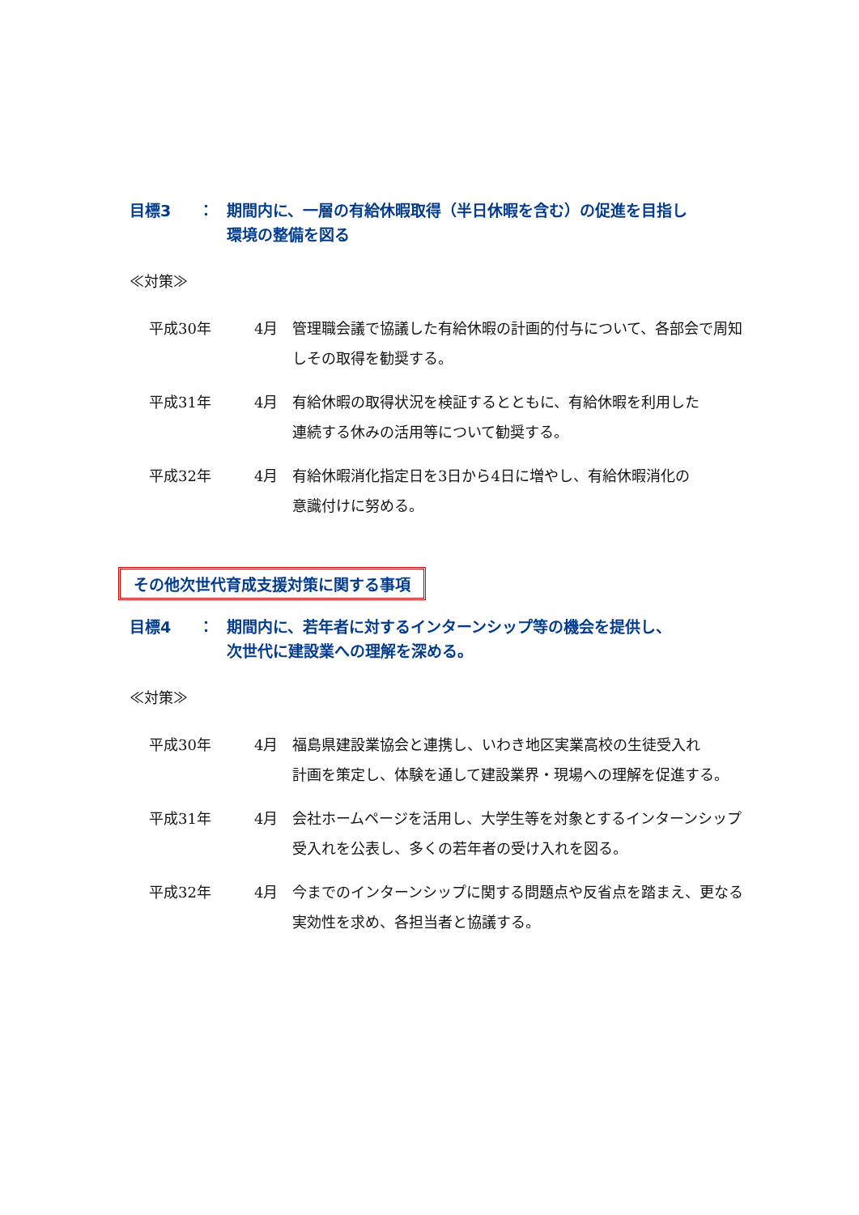目標3 ： 期間内に、一層の有給休暇取得（半日休暇を含む）の促進を目指し
環境の整備を図る
≪対策≫
平成30年 4月 管理職会議で協議した有給休暇の計画的付与について、各部会で周知しその取得を勧奨する。
平成31年 4月 有給休暇の取得状況を検証するとともに、有給休暇を利用した
連続する休みの活用等について勧奨する。
平成32年 4月 有給休暇消化指定日を3日から4日に増やし、有給休暇消化の
意識付けに努める。
その他次世代育成支援対策に関する事項
目標4 ： 期間内に、若年者に対するインターンシップ等の機会を提供し、
次世代に建設業への理解を深める。
≪対策≫
平成30年 4月 福島県建設業協会と連携し、いわき地区実業高校の生徒受入れ
計画を策定し、体験を通して建設業界・現場への理解を促進する。
平成31年 4月 会社ホームページを活用し、大学生等を対象とするインターンシップ
受入れを公表し、多くの若年者の受け入れを図る。
平成32年 4月 今までのインターンシップに関する問題点や反省点を踏まえ、更なる
実効性を求め、各担当者と協議する。